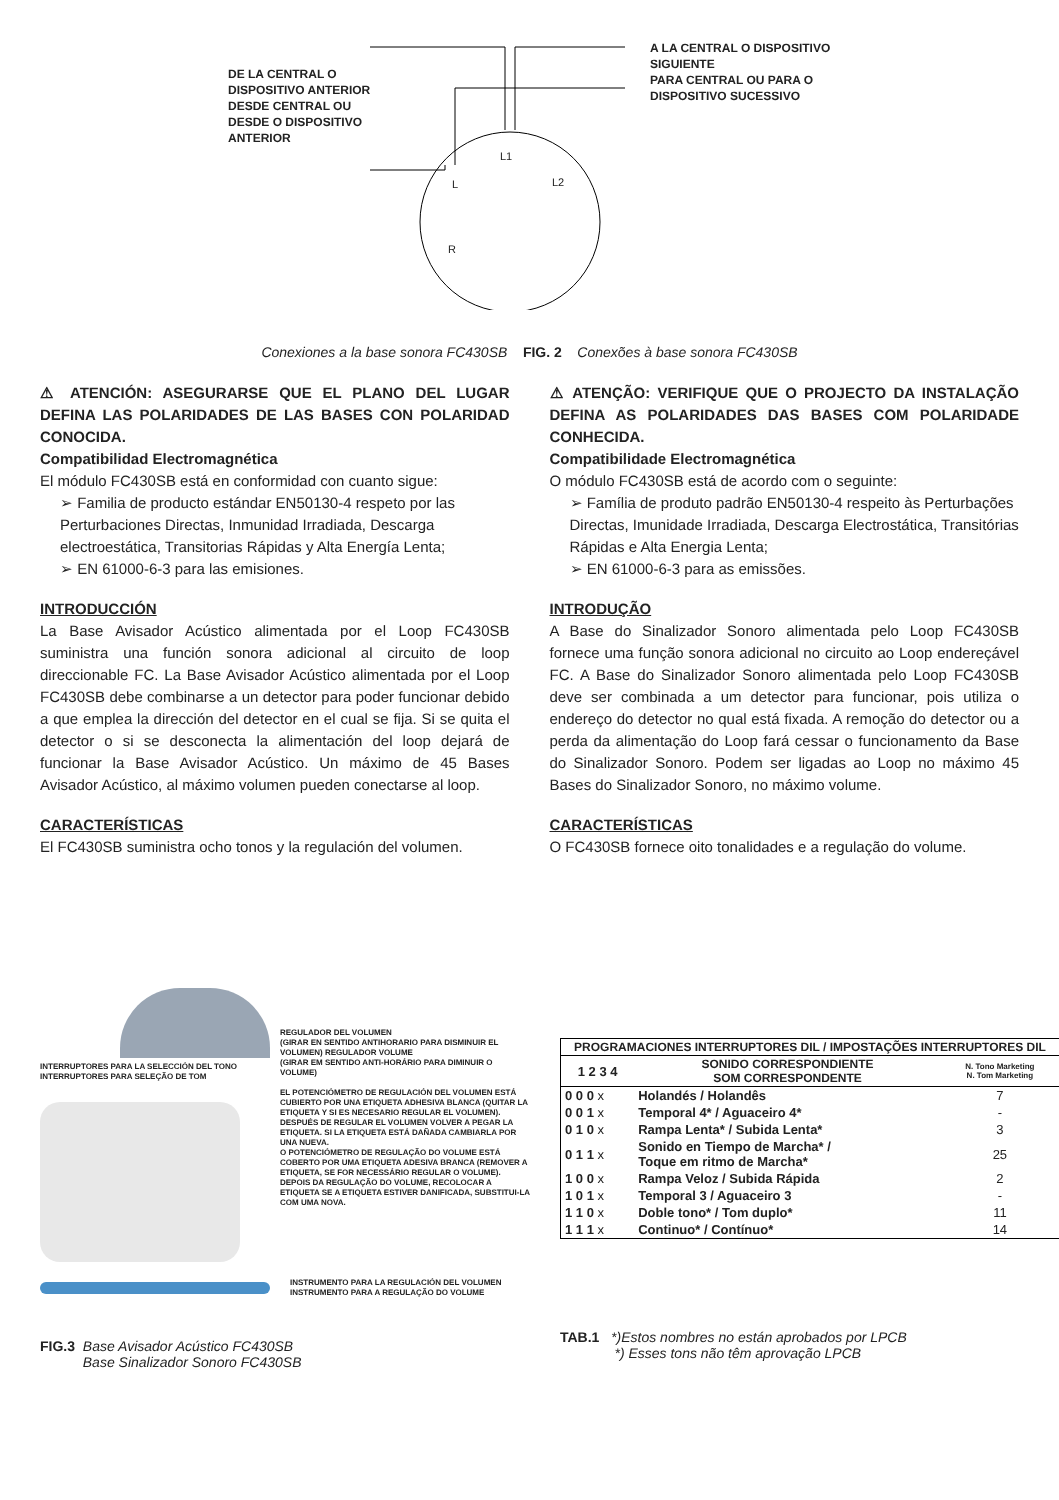DE LA CENTRAL O
DISPOSITIVO ANTERIOR
DESDE CENTRAL OU
DESDE O DISPOSITIVO
ANTERIOR
A LA CENTRAL O DISPOSITIVO
SIGUIENTE
PARA CENTRAL OU PARA O
DISPOSITIVO SUCESSIVO
L1
L L2
R
Conexiones a la base sonora FC430SB FIG. 2 Conexões à base sonora FC430SB
⚠ ATENCIÓN: ASEGURARSE QUE EL PLANO DEL LUGAR DEFINA LAS POLARIDADES DE LAS BASES CON POLARIDAD CONOCIDA.
Compatibilidad Electromagnética
El módulo FC430SB está en conformidad con cuanto sigue:
➢ Familia de producto estándar EN50130-4 respeto por las Perturbaciones Directas, Inmunidad Irradiada, Descarga electroestática, Transitorias Rápidas y Alta Energía Lenta;
➢ EN 61000-6-3 para las emisiones.
INTRODUCCIÓN
La Base Avisador Acústico alimentada por el Loop FC430SB suministra una función sonora adicional al circuito de loop direccionable FC. La Base Avisador Acústico alimentada por el Loop FC430SB debe combinarse a un detector para poder funcionar debido a que emplea la dirección del detector en el cual se fija. Si se quita el detector o si se desconecta la alimentación del loop dejará de funcionar la Base Avisador Acústico. Un máximo de 45 Bases Avisador Acústico, al máximo volumen pueden conectarse al loop.
CARACTERÍSTICAS
El FC430SB suministra ocho tonos y la regulación del volumen.
⚠ ATENÇÃO: VERIFIQUE QUE O PROJECTO DA INSTALAÇÃO DEFINA AS POLARIDADES DAS BASES COM POLARIDADE CONHECIDA.
Compatibilidade Electromagnética
O módulo FC430SB está de acordo com o seguinte:
➢ Família de produto padrão EN50130-4 respeito às Perturbações Directas, Imunidade Irradiada, Descarga Electrostática, Transitórias Rápidas e Alta Energia Lenta;
➢ EN 61000-6-3 para as emissões.
INTRODUÇÃO
A Base do Sinalizador Sonoro alimentada pelo Loop FC430SB fornece uma função sonora adicional no circuito ao Loop endereçável FC. A Base do Sinalizador Sonoro alimentada pelo Loop FC430SB deve ser combinada a um detector para funcionar, pois utiliza o endereço do detector no qual está fixada. A remoção do detector ou a perda da alimentação do Loop fará cessar o funcionamento da Base do Sinalizador Sonoro. Podem ser ligadas ao Loop no máximo 45 Bases do Sinalizador Sonoro, no máximo volume.
CARACTERÍSTICAS
O FC430SB fornece oito tonalidades e a regulação do volume.
INTERRUPTORES PARA LA SELECCIÓN DEL TONO
INTERRUPTORES PARA SELEÇÃO DE TOM
REGULADOR DEL VOLUMEN
(GIRAR EN SENTIDO ANTIHORARIO PARA DISMINUIR EL VOLUMEN) REGULADOR VOLUME
(GIRAR EM SENTIDO ANTI-HORÁRIO PARA DIMINUIR O VOLUME)
EL POTENCIÓMETRO DE REGULACIÓN DEL VOLUMEN ESTÁ CUBIERTO POR UNA ETIQUETA ADHESIVA BLANCA (QUITAR LA ETIQUETA Y SI ES NECESARIO REGULAR EL VOLUMEN).
DESPUÉS DE REGULAR EL VOLUMEN VOLVER A PEGAR LA ETIQUETA. SI LA ETIQUETA ESTÁ DAÑADA CAMBIARLA POR UNA NUEVA.
O POTENCIÓMETRO DE REGULAÇÃO DO VOLUME ESTÁ COBERTO POR UMA ETIQUETA ADESIVA BRANCA (REMOVER A ETIQUETA, SE FOR NECESSÁRIO REGULAR O VOLUME).
DEPOIS DA REGULAÇÃO DO VOLUME, RECOLOCAR A ETIQUETA SE A ETIQUETA ESTIVER DANIFICADA, SUBSTITUI-LA COM UMA NOVA.
INSTRUMENTO PARA LA REGULACIÓN DEL VOLUMEN
INSTRUMENTO PARA A REGULAÇÃO DO VOLUME
FIG.3 Base Avisador Acústico FC430SB
Base Sinalizador Sonoro FC430SB
| PROGRAMACIONES INTERRUPTORES DIL / IMPOSTAÇÕES INTERRUPTORES DIL | | |
| --- | --- | --- |
| 1 2 3 4 | SONIDO CORRESPONDIENTE SOM CORRESPONDENTE | N. Tono Marketing N. Tom Marketing |
| 0 0 0 x | Holandés / Holandês | 7 |
| 0 0 1 x | Temporal 4* / Aguaceiro 4* | - |
| 0 1 0 x | Rampa Lenta* / Subida Lenta* | 3 |
| 0 1 1 x | Sonido en Tiempo de Marcha* / Toque em ritmo de Marcha* | 25 |
| 1 0 0 x | Rampa Veloz / Subida Rápida | 2 |
| 1 0 1 x | Temporal 3 / Aguaceiro 3 | - |
| 1 1 0 x | Doble tono* / Tom duplo* | 11 |
| 1 1 1 x | Continuo* / Contínuo* | 14 |
TAB.1 *)Estos nombres no están aprobados por LPCB
*) Esses tons não têm aprovação LPCB